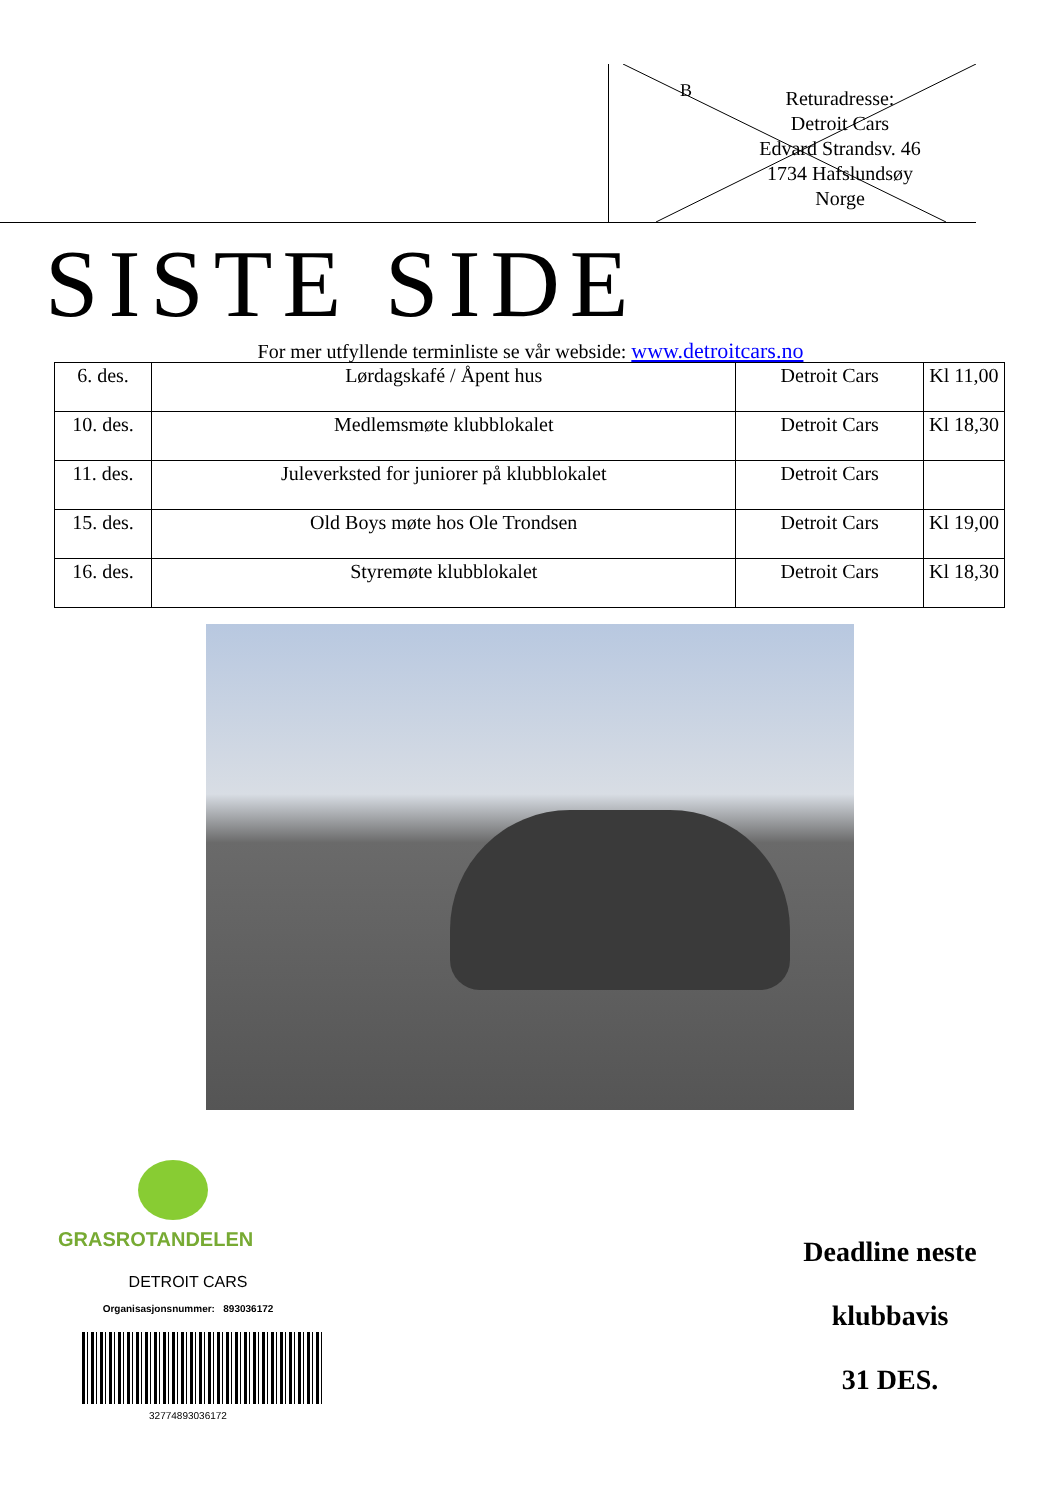B
Returadresse:
Detroit Cars
Edvard Strandsv. 46
1734 Hafslundsøy
Norge
SISTE SIDE
For mer utfyllende terminliste se vår webside: www.detroitcars.no
| 6. des. | Lørdagskafé / Åpent hus | Detroit Cars | Kl 11,00 |
| 10. des. | Medlemsmøte klubblokalet | Detroit Cars | Kl 18,30 |
| 11. des. | Juleverksted for juniorer på klubblokalet | Detroit Cars | |
| 15. des. | Old Boys møte hos Ole Trondsen | Detroit Cars | Kl 19,00 |
| 16. des. | Styremøte klubblokalet | Detroit Cars | Kl 18,30 |
GRASROTANDELEN
DETROIT CARS
Organisasjonsnummer: 893036172
32774893036172
Deadline neste
klubbavis
31 DES.